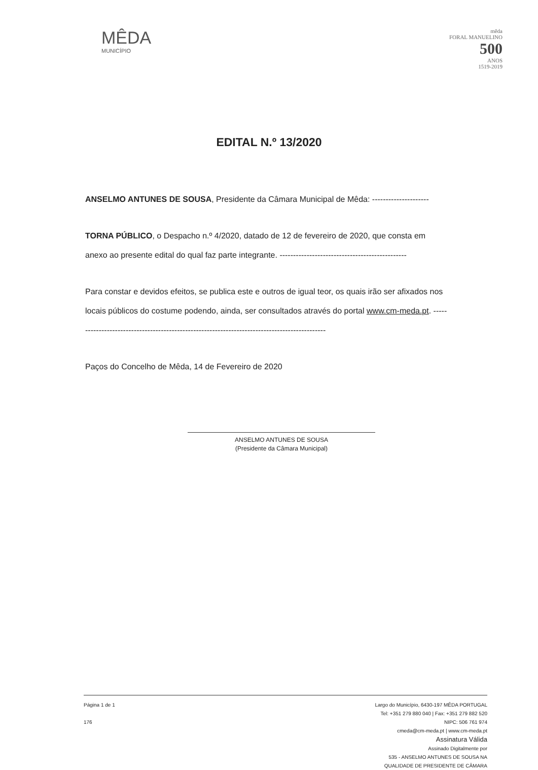MÊDA
MUNICÍPIO
mēda
FORAL MANUELINO
500
ANOS
1519-2019
EDITAL N.º 13/2020
ANSELMO ANTUNES DE SOUSA, Presidente da Câmara Municipal de Mêda: ---------------------
TORNA PÚBLICO, o Despacho n.º 4/2020, datado de 12 de fevereiro de 2020, que consta em anexo ao presente edital do qual faz parte integrante. -----------------------------------------------
Para constar e devidos efeitos, se publica este e outros de igual teor, os quais irão ser afixados nos locais públicos do costume podendo, ainda, ser consultados através do portal www.cm-meda.pt. ----------------------------------------------------------------------------------------------
Paços do Concelho de Mêda, 14 de Fevereiro de 2020
ANSELMO ANTUNES DE SOUSA
(Presidente da Câmara Municipal)
Página 1 de 1
176
Largo do Município, 6430-197 MÊDA PORTUGAL
Tel: +351 279 880 040 | Fax: +351 279 882 520
NIPC: 506 761 974
cmeda@cm-meda.pt | www.cm-meda.pt
Assinatura Válida
Assinado Digitalmente por
535 - ANSELMO ANTUNES DE SOUSA NA
QUALIDADE DE PRESIDENTE DE CÂMARA